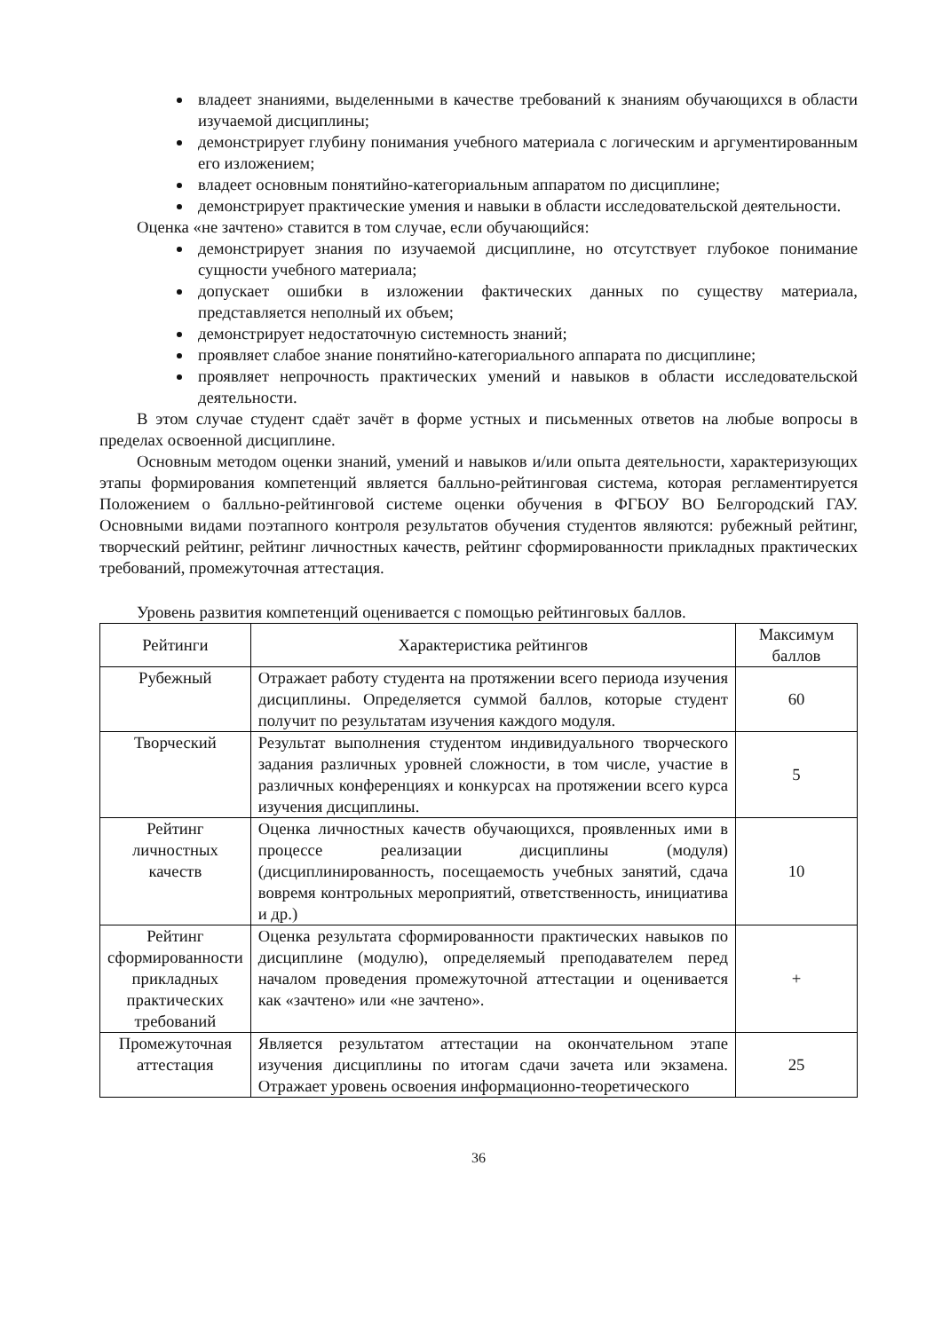владеет знаниями, выделенными в качестве требований к знаниям обучающихся в области изучаемой дисциплины;
демонстрирует глубину понимания учебного материала с логическим и аргументированным его изложением;
владеет основным понятийно-категориальным аппаратом по дисциплине;
демонстрирует практические умения и навыки в области исследовательской деятельности.
Оценка «не зачтено» ставится в том случае, если обучающийся:
демонстрирует знания по изучаемой дисциплине, но отсутствует глубокое понимание сущности учебного материала;
допускает ошибки в изложении фактических данных по существу материала, представляется неполный их объем;
демонстрирует недостаточную системность знаний;
проявляет слабое знание понятийно-категориального аппарата по дисциплине;
проявляет непрочность практических умений и навыков в области исследовательской деятельности.
В этом случае студент сдаёт зачёт в форме устных и письменных ответов на любые вопросы в пределах освоенной дисциплине.
Основным методом оценки знаний, умений и навыков и/или опыта деятельности, характеризующих этапы формирования компетенций является балльно-рейтинговая система, которая регламентируется Положением о балльно-рейтинговой системе оценки обучения в ФГБОУ ВО Белгородский ГАУ. Основными видами поэтапного контроля результатов обучения студентов являются: рубежный рейтинг, творческий рейтинг, рейтинг личностных качеств, рейтинг сформированности прикладных практических требований, промежуточная аттестация.
Уровень развития компетенций оценивается с помощью рейтинговых баллов.
| Рейтинги | Характеристика рейтингов | Максимум баллов |
| --- | --- | --- |
| Рубежный | Отражает работу студента на протяжении всего периода изучения дисциплины. Определяется суммой баллов, которые студент получит по результатам изучения каждого модуля. | 60 |
| Творческий | Результат выполнения студентом индивидуального творческого задания различных уровней сложности, в том числе, участие в различных конференциях и конкурсах на протяжении всего курса изучения дисциплины. | 5 |
| Рейтинг личностных качеств | Оценка личностных качеств обучающихся, проявленных ими в процессе реализации дисциплины (модуля) (дисциплинированность, посещаемость учебных занятий, сдача вовремя контрольных мероприятий, ответственность, инициатива и др.) | 10 |
| Рейтинг сформированности прикладных практических требований | Оценка результата сформированности практических навыков по дисциплине (модулю), определяемый преподавателем перед началом проведения промежуточной аттестации и оценивается как «зачтено» или «не зачтено». | + |
| Промежуточная аттестация | Является результатом аттестации на окончательном этапе изучения дисциплины по итогам сдачи зачета или экзамена. Отражает уровень освоения информационно-теоретического | 25 |
36